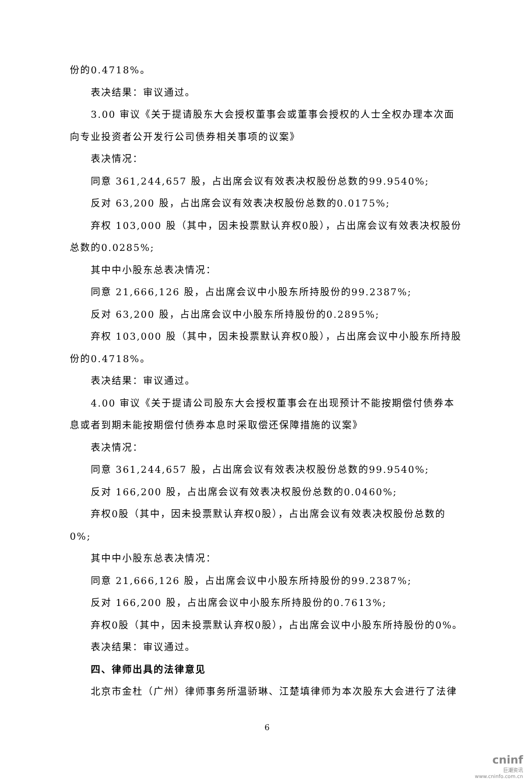份的0.4718%。
表决结果：审议通过。
3.00 审议《关于提请股东大会授权董事会或董事会授权的人士全权办理本次面向专业投资者公开发行公司债券相关事项的议案》
表决情况：
同意 361,244,657 股，占出席会议有效表决权股份总数的99.9540%;
反对 63,200 股，占出席会议有效表决权股份总数的0.0175%;
弃权 103,000 股（其中，因未投票默认弃权0股），占出席会议有效表决权股份总数的0.0285%;
其中中小股东总表决情况：
同意 21,666,126 股，占出席会议中小股东所持股份的99.2387%;
反对 63,200 股，占出席会议中小股东所持股份的0.2895%;
弃权 103,000 股（其中，因未投票默认弃权0股），占出席会议中小股东所持股份的0.4718%。
表决结果：审议通过。
4.00 审议《关于提请公司股东大会授权董事会在出现预计不能按期偿付债券本息或者到期未能按期偿付债券本息时采取偿还保障措施的议案》
表决情况：
同意 361,244,657 股，占出席会议有效表决权股份总数的99.9540%;
反对 166,200 股，占出席会议有效表决权股份总数的0.0460%;
弃权0股（其中，因未投票默认弃权0股），占出席会议有效表决权股份总数的0%;
其中中小股东总表决情况：
同意 21,666,126 股，占出席会议中小股东所持股份的99.2387%;
反对 166,200 股，占出席会议中小股东所持股份的0.7613%;
弃权0股（其中，因未投票默认弃权0股），占出席会议中小股东所持股份的0%。
表决结果：审议通过。
四、律师出具的法律意见
北京市金杜（广州）律师事务所温骄琳、江楚填律师为本次股东大会进行了法律
6
cninf
巨潮资讯
www.cninfo.com.cn